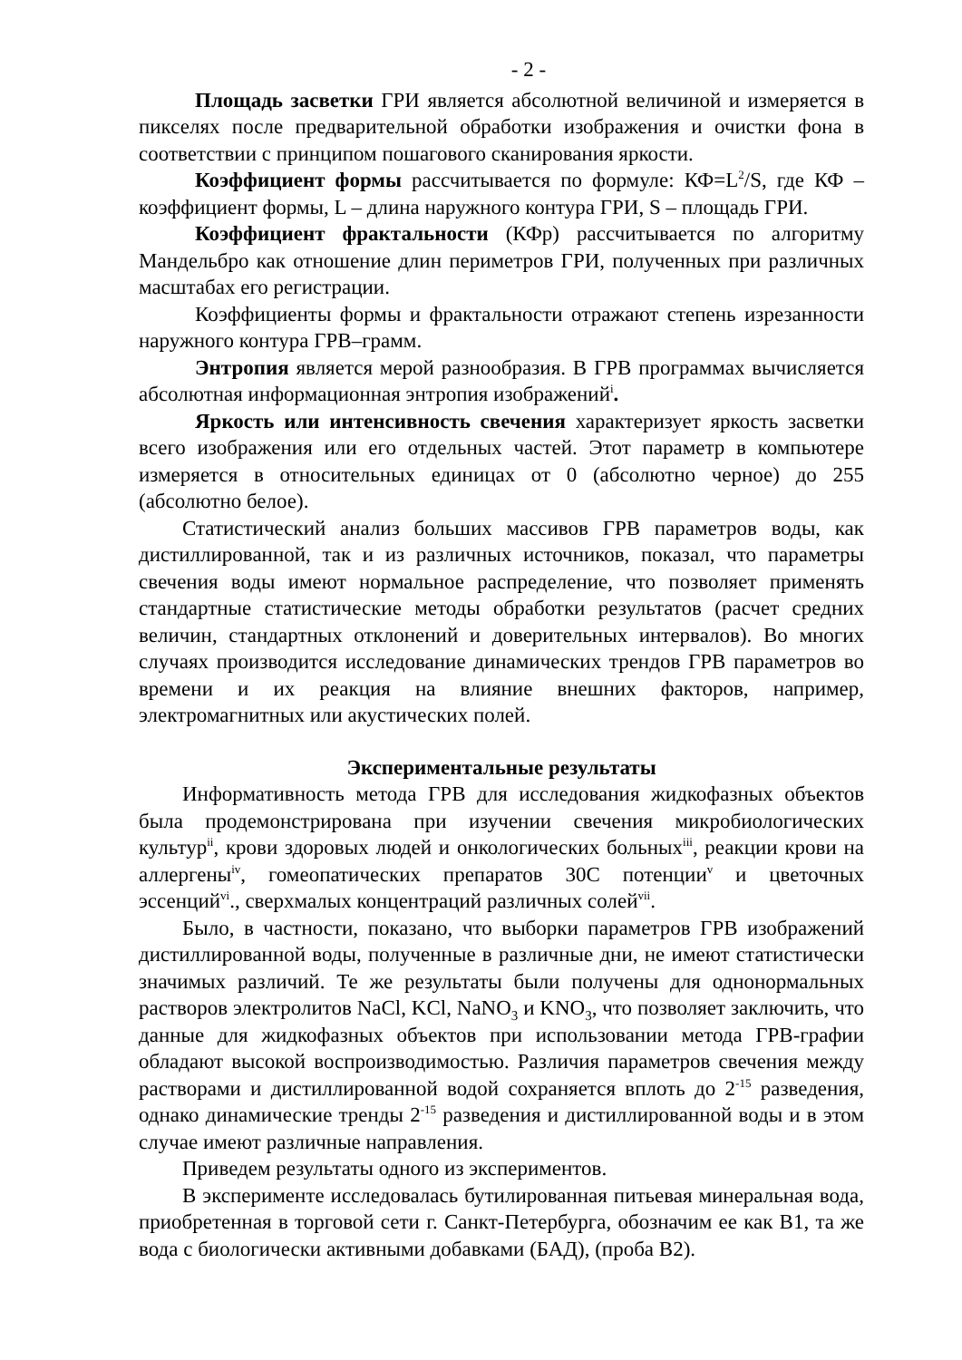- 2 -
Площадь засветки ГРИ является абсолютной величиной и измеряется в пикселях после предварительной обработки изображения и очистки фона в соответствии с принципом пошагового сканирования яркости.
Коэффициент формы рассчитывается по формуле: КФ=L<sup>2</sup>/S, где КФ – коэффициент формы, L – длина наружного контура ГРИ, S – площадь ГРИ.
Коэффициент фрактальности (КФр) рассчитывается по алгоритму Мандельбро как отношение длин периметров ГРИ, полученных при различных масштабах его регистрации.
Коэффициенты формы и фрактальности отражают степень изрезанности наружного контура ГРВ–грамм.
Энтропия является мерой разнообразия. В ГРВ программах вычисляется абсолютная информационная энтропия изображений<sup>i</sup>.
Яркость или интенсивность свечения характеризует яркость засветки всего изображения или его отдельных частей. Этот параметр в компьютере измеряется в относительных единицах от 0 (абсолютно черное) до 255 (абсолютно белое).
Статистический анализ больших массивов ГРВ параметров воды, как дистиллированной, так и из различных источников, показал, что параметры свечения воды имеют нормальное распределение, что позволяет применять стандартные статистические методы обработки результатов (расчет средних величин, стандартных отклонений и доверительных интервалов). Во многих случаях производится исследование динамических трендов ГРВ параметров во времени и их реакция на влияние внешних факторов, например, электромагнитных или акустических полей.
Экспериментальные результаты
Информативность метода ГРВ для исследования жидкофазных объектов была продемонстрирована при изучении свечения микробиологических культур<sup>ii</sup>, крови здоровых людей и онкологических больных<sup>iii</sup>, реакции крови на аллергены<sup>iv</sup>, гомеопатических препаратов 30С потенции<sup>v</sup> и цветочных эссенций<sup>vi</sup>., сверхмалых концентраций различных солей<sup>vii</sup>.
Было, в частности, показано, что выборки параметров ГРВ изображений дистиллированной воды, полученные в различные дни, не имеют статистически значимых различий. Те же результаты были получены для однонормальных растворов электролитов NaCl, KCl, NaNO<sub>3</sub> и KNO<sub>3</sub>, что позволяет заключить, что данные для жидкофазных объектов при использовании метода ГРВ-графии обладают высокой воспроизводимостью. Различия параметров свечения между растворами и дистиллированной водой сохраняется вплоть до 2<sup>-15</sup> разведения, однако динамические тренды 2<sup>-15</sup> разведения и дистиллированной воды и в этом случае имеют различные направления.
Приведем результаты одного из экспериментов.
В эксперименте исследовалась бутилированная питьевая минеральная вода, приобретенная в торговой сети г. Санкт-Петербурга, обозначим ее как В1, та же вода с биологически активными добавками (БАД), (проба В2).